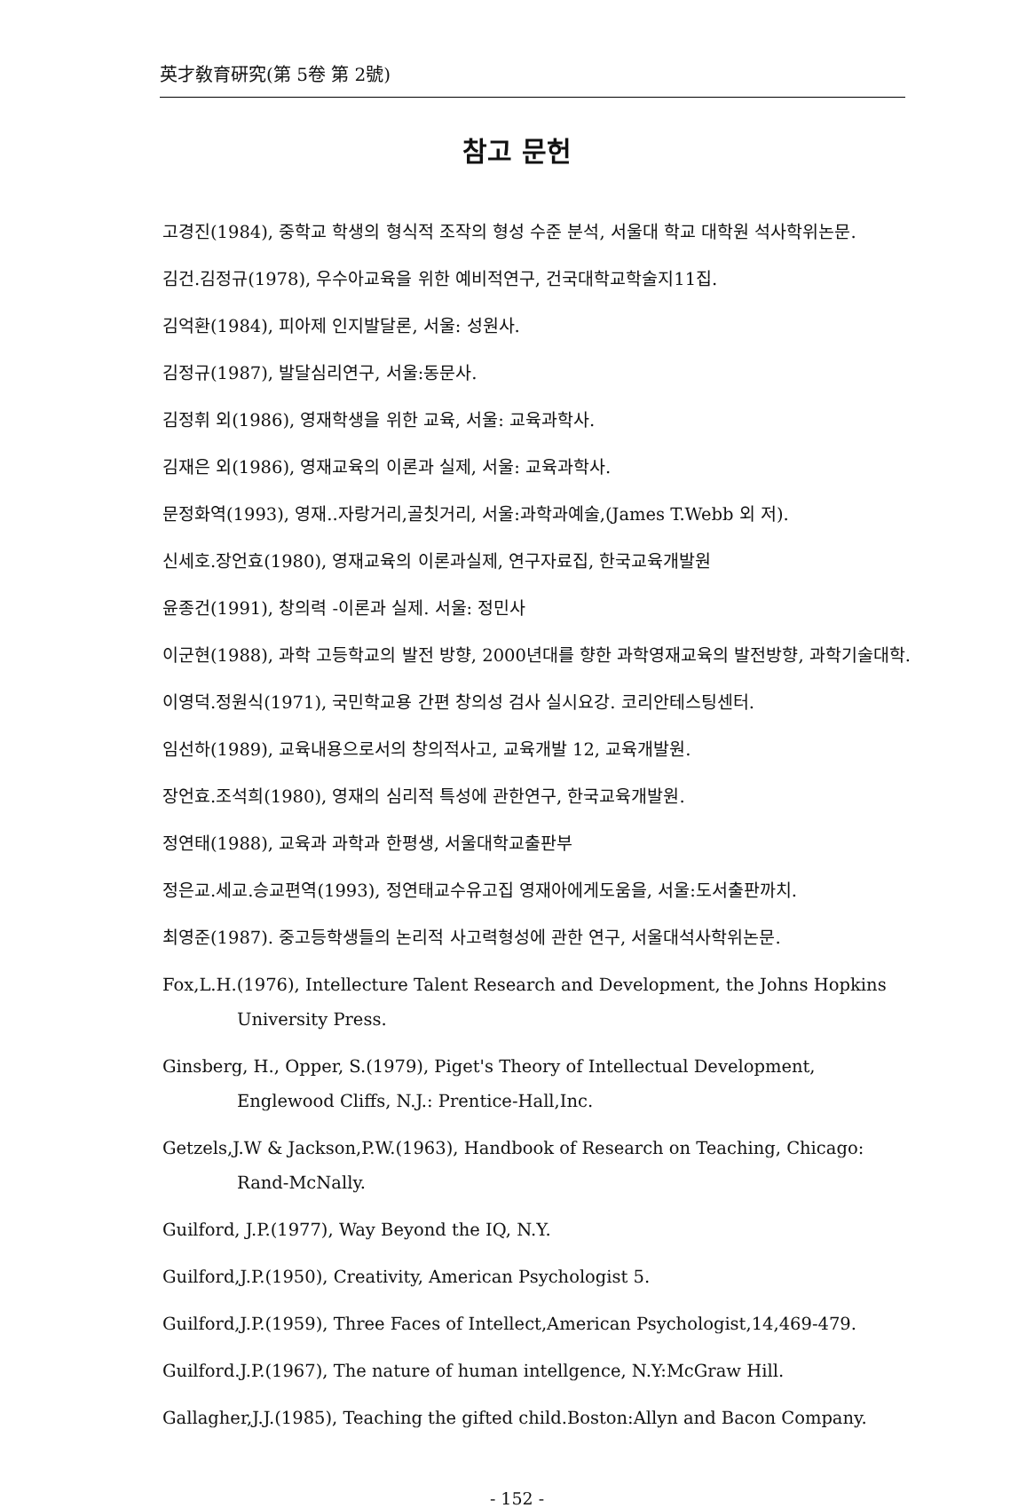英才敎育硏究(第 5卷 第 2號)
참고 문헌
고경진(1984), 중학교 학생의 형식적 조작의 형성 수준 분석, 서울대 학교 대학원 석사학위논문.
김건.김정규(1978), 우수아교육을 위한 예비적연구, 건국대학교학술지11집.
김억환(1984), 피아제 인지발달론, 서울: 성원사.
김정규(1987), 발달심리연구, 서울:동문사.
김정휘 외(1986), 영재학생을 위한 교육, 서울: 교육과학사.
김재은 외(1986), 영재교육의 이론과 실제, 서울: 교육과학사.
문정화역(1993), 영재..자랑거리,골칫거리, 서울:과학과예술,(James T.Webb 외 저).
신세호.장언효(1980), 영재교육의 이론과실제, 연구자료집, 한국교육개발원
윤종건(1991), 창의력 -이론과 실제. 서울: 정민사
이군현(1988), 과학 고등학교의 발전 방향, 2000년대를 향한 과학영재교육의 발전방향, 과학기술대학.
이영덕.정원식(1971), 국민학교용 간편 창의성 검사 실시요강. 코리안테스팅센터.
임선하(1989), 교육내용으로서의 창의적사고, 교육개발 12, 교육개발원.
장언효.조석희(1980), 영재의 심리적 특성에 관한연구, 한국교육개발원.
정연태(1988), 교육과 과학과 한평생, 서울대학교출판부
정은교.세교.승교편역(1993), 정연태교수유고집 영재아에게도움을, 서울:도서출판까치.
최영준(1987). 중고등학생들의 논리적 사고력형성에 관한 연구, 서울대석사학위논문.
Fox,L.H.(1976), Intellecture Talent Research and Development, the Johns Hopkins University Press.
Ginsberg, H., Opper, S.(1979), Piget's Theory of Intellectual Development, Englewood Cliffs, N.J.: Prentice-Hall,Inc.
Getzels,J.W & Jackson,P.W.(1963), Handbook of Research on Teaching, Chicago: Rand-McNally.
Guilford, J.P.(1977), Way Beyond the IQ, N.Y.
Guilford,J.P.(1950), Creativity, American Psychologist 5.
Guilford,J.P.(1959), Three Faces of Intellect,American Psychologist,14,469-479.
Guilford.J.P.(1967), The nature of human intellgence, N.Y:McGraw Hill.
Gallagher,J.J.(1985), Teaching the gifted child.Boston:Allyn and Bacon Company.
- 152 -